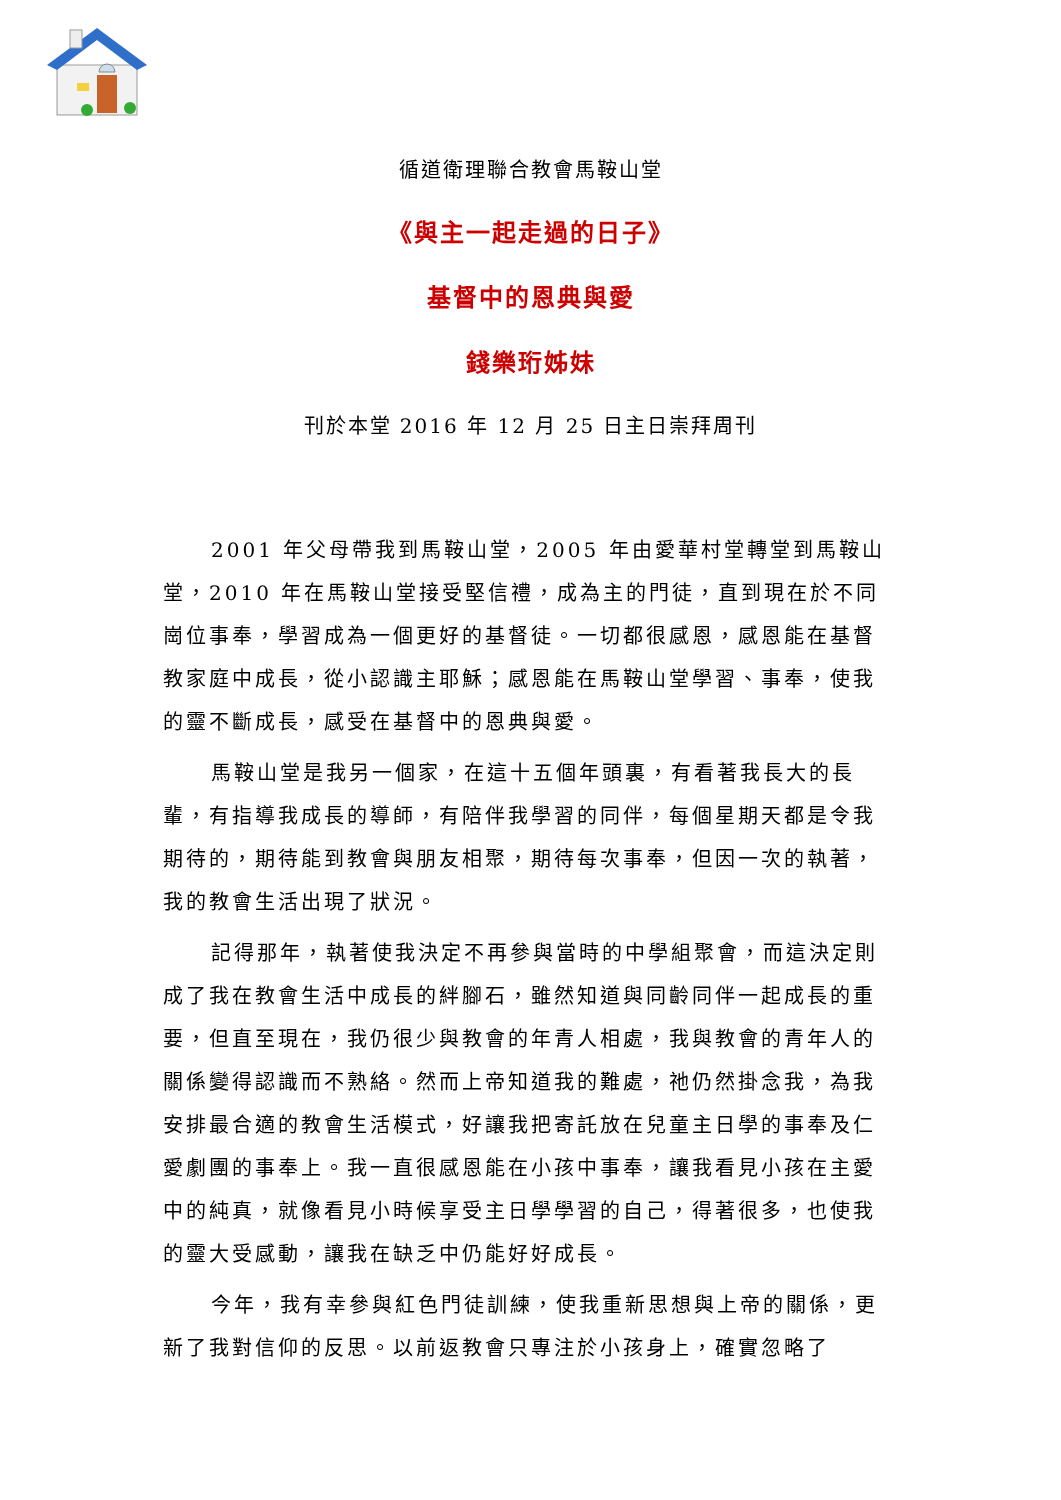循道衛理聯合教會馬鞍山堂
《與主一起走過的日子》
基督中的恩典與愛
錢樂珩姊妹
刊於本堂 2016 年 12 月 25 日主日崇拜周刊
2001 年父母帶我到馬鞍山堂，2005 年由愛華村堂轉堂到馬鞍山堂，2010 年在馬鞍山堂接受堅信禮，成為主的門徒，直到現在於不同崗位事奉，學習成為一個更好的基督徒。一切都很感恩，感恩能在基督教家庭中成長，從小認識主耶穌；感恩能在馬鞍山堂學習、事奉，使我的靈不斷成長，感受在基督中的恩典與愛。
馬鞍山堂是我另一個家，在這十五個年頭裏，有看著我長大的長輩，有指導我成長的導師，有陪伴我學習的同伴，每個星期天都是令我期待的，期待能到教會與朋友相聚，期待每次事奉，但因一次的執著，我的教會生活出現了狀況。
記得那年，執著使我決定不再參與當時的中學組聚會，而這決定則成了我在教會生活中成長的絆腳石，雖然知道與同齡同伴一起成長的重要，但直至現在，我仍很少與教會的年青人相處，我與教會的青年人的關係變得認識而不熟絡。然而上帝知道我的難處，祂仍然掛念我，為我安排最合適的教會生活模式，好讓我把寄託放在兒童主日學的事奉及仁愛劇團的事奉上。我一直很感恩能在小孩中事奉，讓我看見小孩在主愛中的純真，就像看見小時候享受主日學學習的自己，得著很多，也使我的靈大受感動，讓我在缺乏中仍能好好成長。
今年，我有幸參與紅色門徒訓練，使我重新思想與上帝的關係，更新了我對信仰的反思。以前返教會只專注於小孩身上，確實忽略了